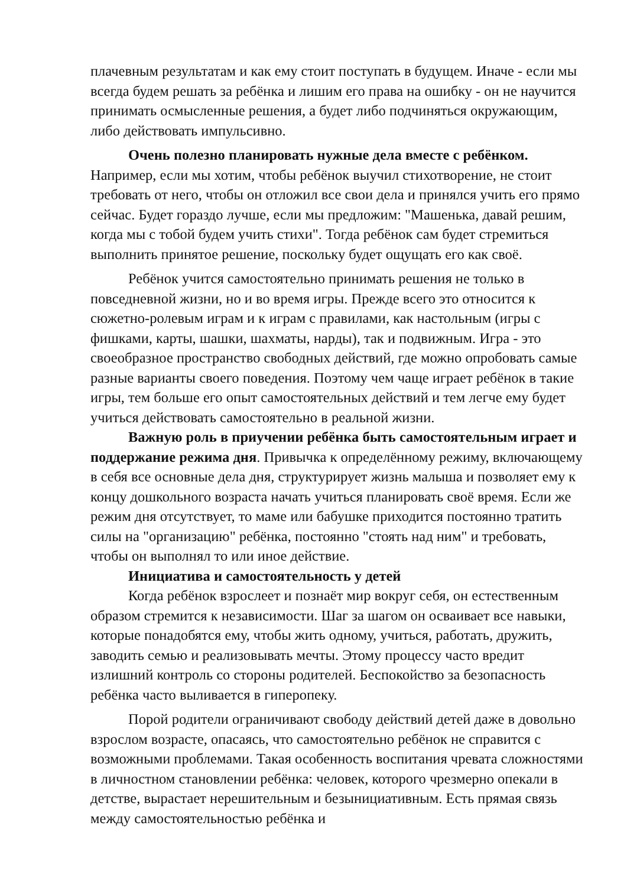плачевным результатам и как ему стоит поступать в будущем. Иначе - если мы всегда будем решать за ребёнка и лишим его права на ошибку - он не научится принимать осмысленные решения, а будет либо подчиняться окружающим, либо действовать импульсивно.
Очень полезно планировать нужные дела вместе с ребёнком. Например, если мы хотим, чтобы ребёнок выучил стихотворение, не стоит требовать от него, чтобы он отложил все свои дела и принялся учить его прямо сейчас. Будет гораздо лучше, если мы предложим: "Машенька, давай решим, когда мы с тобой будем учить стихи". Тогда ребёнок сам будет стремиться выполнить принятое решение, поскольку будет ощущать его как своё.
Ребёнок учится самостоятельно принимать решения не только в повседневной жизни, но и во время игры. Прежде всего это относится к сюжетно-ролевым играм и к играм с правилами, как настольным (игры с фишками, карты, шашки, шахматы, нарды), так и подвижным. Игра - это своеобразное пространство свободных действий, где можно опробовать самые разные варианты своего поведения. Поэтому чем чаще играет ребёнок в такие игры, тем больше его опыт самостоятельных действий и тем легче ему будет учиться действовать самостоятельно в реальной жизни.
Важную роль в приучении ребёнка быть самостоятельным играет и поддержание режима дня. Привычка к определённому режиму, включающему в себя все основные дела дня, структурирует жизнь малыша и позволяет ему к концу дошкольного возраста начать учиться планировать своё время. Если же режим дня отсутствует, то маме или бабушке приходится постоянно тратить силы на "организацию" ребёнка, постоянно "стоять над ним" и требовать, чтобы он выполнял то или иное действие.
Инициатива и самостоятельность у детей
Когда ребёнок взрослеет и познаёт мир вокруг себя, он естественным образом стремится к независимости. Шаг за шагом он осваивает все навыки, которые понадобятся ему, чтобы жить одному, учиться, работать, дружить, заводить семью и реализовывать мечты. Этому процессу часто вредит излишний контроль со стороны родителей. Беспокойство за безопасность ребёнка часто выливается в гиперопеку.
Порой родители ограничивают свободу действий детей даже в довольно взрослом возрасте, опасаясь, что самостоятельно ребёнок не справится с возможными проблемами. Такая особенность воспитания чревата сложностями в личностном становлении ребёнка: человек, которого чрезмерно опекали в детстве, вырастает нерешительным и безынициативным. Есть прямая связь между самостоятельностью ребёнка и